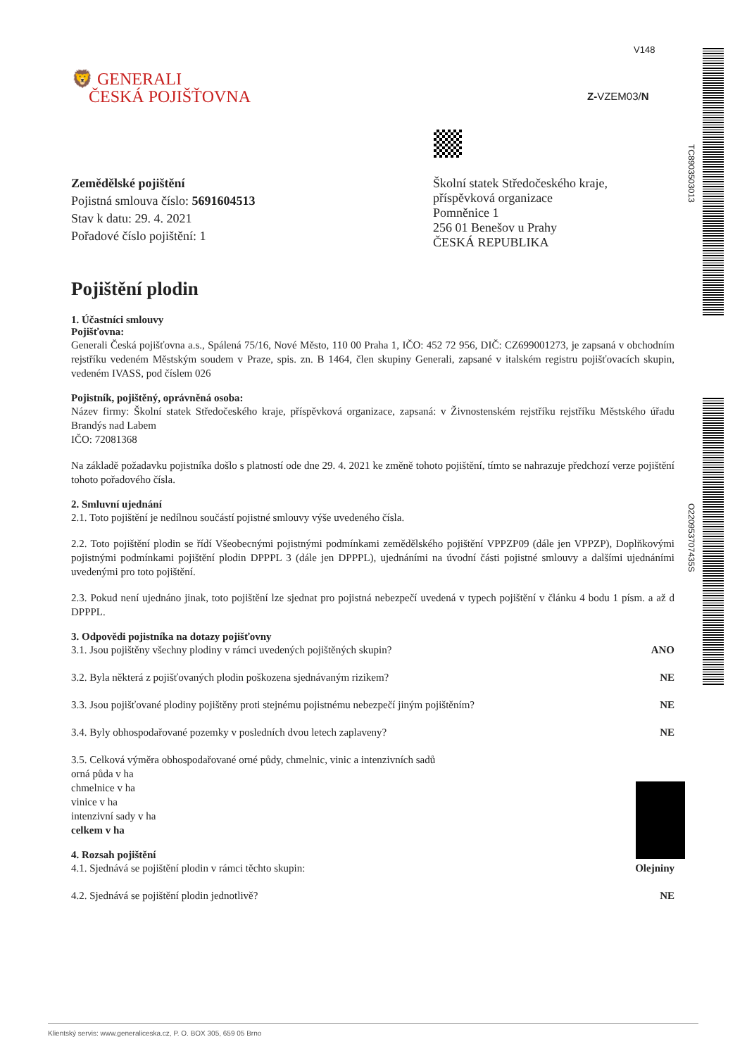TC8903503013
O220953707435S
V148
Z-VZEM03/N
🦁 GENERALI
ČESKÁ POJIŠŤOVNA
Zemědělské pojištění
Pojistná smlouva číslo: 5691604513
Stav k datu: 29. 4. 2021
Pořadové číslo pojištění: 1
Školní statek Středočeského kraje,
příspěvková organizace
Pomněnice 1
256 01 Benešov u Prahy
ČESKÁ REPUBLIKA
Pojištění plodin
1. Účastníci smlouvy
Pojišťovna:
Generali Česká pojišťovna a.s., Spálená 75/16, Nové Město, 110 00 Praha 1, IČO: 452 72 956, DIČ: CZ699001273, je zapsaná v obchodním rejstříku vedeném Městským soudem v Praze, spis. zn. B 1464, člen skupiny Generali, zapsané v italském registru pojišťovacích skupin, vedeném IVASS, pod číslem 026
Pojistník, pojištěný, oprávněná osoba:
Název firmy: Školní statek Středočeského kraje, příspěvková organizace, zapsaná: v Živnostenském rejstříku rejstříku Městského úřadu Brandýs nad Labem
IČO: 72081368
Na základě požadavku pojistníka došlo s platností ode dne 29. 4. 2021 ke změně tohoto pojištění, tímto se nahrazuje předchozí verze pojištění tohoto pořadového čísla.
2. Smluvní ujednání
2.1. Toto pojištění je nedílnou součástí pojistné smlouvy výše uvedeného čísla.
2.2. Toto pojištění plodin se řídí Všeobecnými pojistnými podmínkami zemědělského pojištění VPPZP09 (dále jen VPPZP), Doplňkovými pojistnými podmínkami pojištění plodin DPPPL 3 (dále jen DPPPL), ujednáními na úvodní části pojistné smlouvy a dalšími ujednáními uvedenými pro toto pojištění.
2.3. Pokud není ujednáno jinak, toto pojištění lze sjednat pro pojistná nebezpečí uvedená v typech pojištění v článku 4 bodu 1 písm. a až d DPPPL.
3. Odpovědi pojistníka na dotazy pojišťovny
3.1. Jsou pojištěny všechny plodiny v rámci uvedených pojištěných skupin? ANO
3.2. Byla některá z pojišťovaných plodin poškozena sjednávaným rizikem? NE
3.3. Jsou pojišťované plodiny pojištěny proti stejnému pojistnému nebezpečí jiným pojištěním? NE
3.4. Byly obhospodařované pozemky v posledních dvou letech zaplaveny? NE
3.5. Celková výměra obhospodařované orné půdy, chmelnic, vinic a intenzivních sadů
orná půda v ha
chmelnice v ha
vinice v ha
intenzivní sady v ha
celkem v ha
4. Rozsah pojištění
4.1. Sjednává se pojištění plodin v rámci těchto skupin: Olejniny
4.2. Sjednává se pojištění plodin jednotlivě? NE
Klientský servis: www.generaliceska.cz, P. O. BOX 305, 659 05 Brno